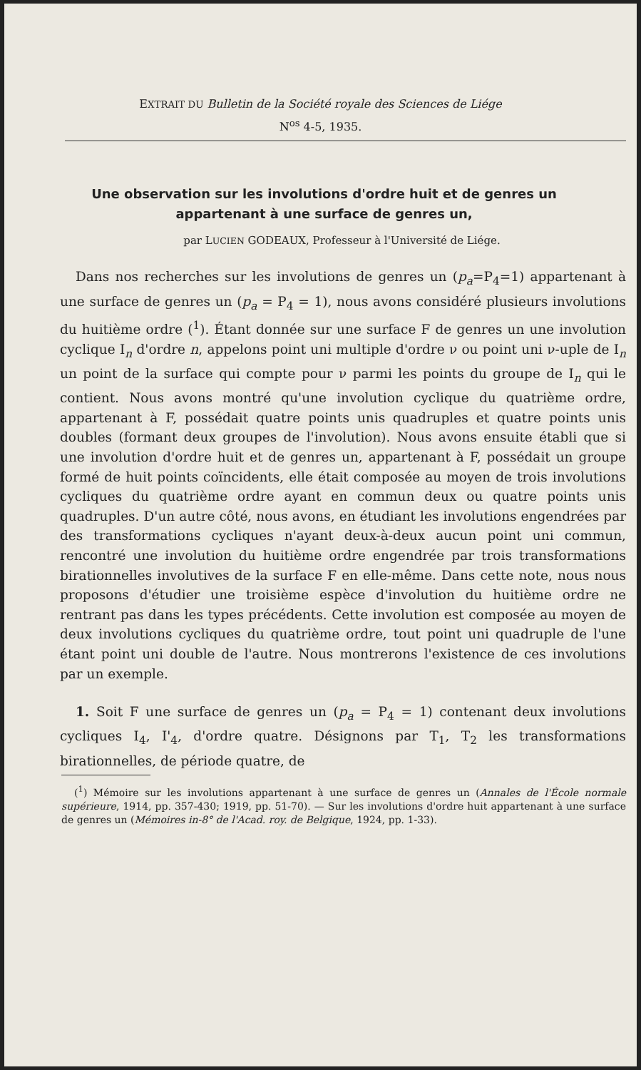EXTRAIT DU Bulletin de la Société royale des Sciences de Liége
N<sup>os</sup> 4-5, 1935.
Une observation sur les involutions d'ordre huit et de genres un appartenant à une surface de genres un,
par LUCIEN GODEAUX, Professeur à l'Université de Liége.
Dans nos recherches sur les involutions de genres un (p<sub>a</sub>=P<sub>4</sub>=1) appartenant à une surface de genres un (p<sub>a</sub> = P<sub>4</sub> = 1), nous avons considéré plusieurs involutions du huitième ordre (<sup>1</sup>). Étant donnée sur une surface F de genres un une involution cyclique I<sub>n</sub> d'ordre n, appelons point uni multiple d'ordre ν ou point uni ν-uple de I<sub>n</sub> un point de la surface qui compte pour ν parmi les points du groupe de I<sub>n</sub> qui le contient. Nous avons montré qu'une involution cyclique du quatrième ordre, appartenant à F, possédait quatre points unis quadruples et quatre points unis doubles (formant deux groupes de l'involution). Nous avons ensuite établi que si une involution d'ordre huit et de genres un, appartenant à F, possédait un groupe formé de huit points coïncidents, elle était composée au moyen de trois involutions cycliques du quatrième ordre ayant en commun deux ou quatre points unis quadruples. D'un autre côté, nous avons, en étudiant les involutions engendrées par des transformations cycliques n'ayant deux-à-deux aucun point uni commun, rencontré une involution du huitième ordre engendrée par trois transformations birationnelles involutives de la surface F en elle-même. Dans cette note, nous nous proposons d'étudier une troisième espèce d'involution du huitième ordre ne rentrant pas dans les types précédents. Cette involution est composée au moyen de deux involutions cycliques du quatrième ordre, tout point uni quadruple de l'une étant point uni double de l'autre. Nous montrerons l'existence de ces involutions par un exemple.
1. Soit F une surface de genres un (p<sub>a</sub> = P<sub>4</sub> = 1) contenant deux involutions cycliques I<sub>4</sub>, I'<sub>4</sub>, d'ordre quatre. Désignons par T<sub>1</sub>, T<sub>2</sub> les transformations birationnelles, de période quatre, de
(<sup>1</sup>) Mémoire sur les involutions appartenant à une surface de genres un (Annales de l'École normale supérieure, 1914, pp. 357-430; 1919, pp. 51-70). — Sur les involutions d'ordre huit appartenant à une surface de genres un (Mémoires in-8° de l'Acad. roy. de Belgique, 1924, pp. 1-33).